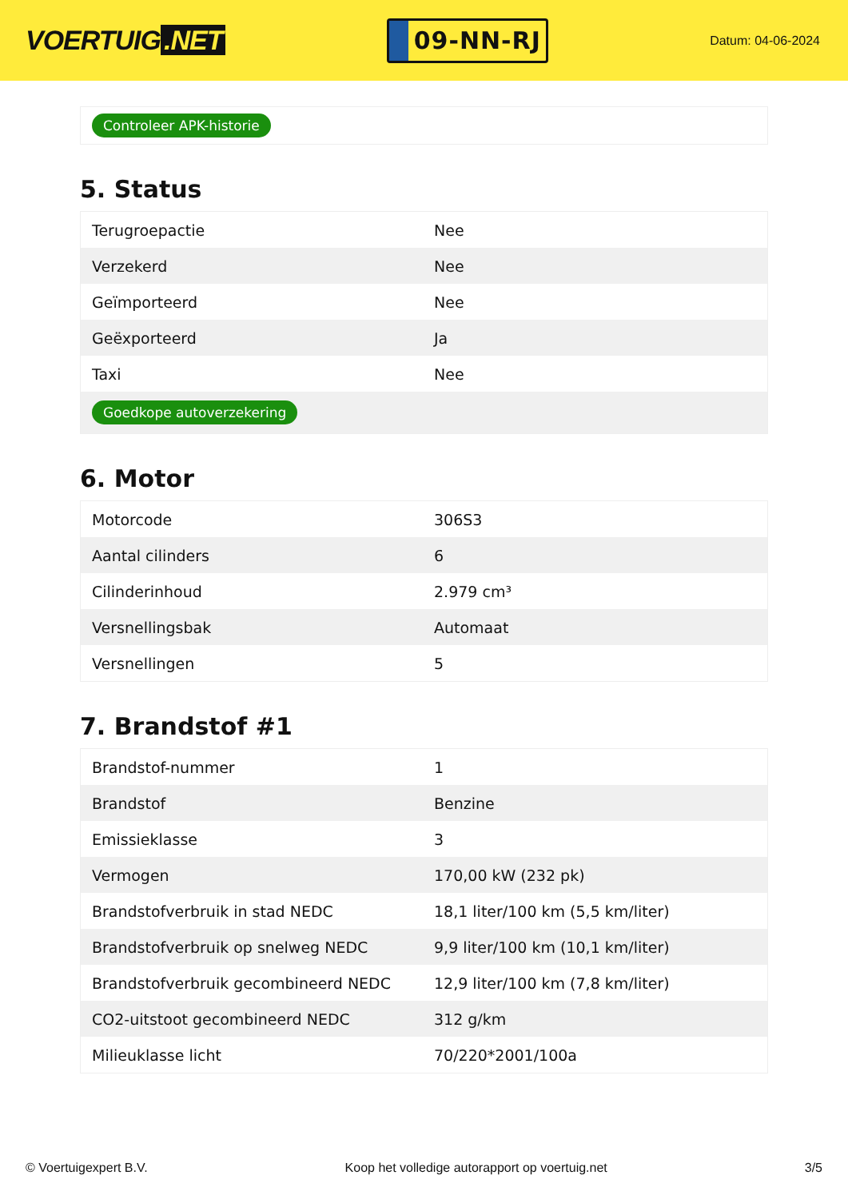VOERTUIG.NET
09-NN-RJ
Datum: 04-06-2024
Controleer APK-historie
5. Status
| Terugroepactie | Nee |
| Verzekerd | Nee |
| Geïmporteerd | Nee |
| Geëxporteerd | Ja |
| Taxi | Nee |
| Goedkope autoverzekering | |
6. Motor
| Motorcode | 306S3 |
| Aantal cilinders | 6 |
| Cilinderinhoud | 2.979 cm³ |
| Versnellingsbak | Automaat |
| Versnellingen | 5 |
7. Brandstof #1
| Brandstof-nummer | 1 |
| Brandstof | Benzine |
| Emissieklasse | 3 |
| Vermogen | 170,00 kW (232 pk) |
| Brandstofverbruik in stad NEDC | 18,1 liter/100 km (5,5 km/liter) |
| Brandstofverbruik op snelweg NEDC | 9,9 liter/100 km (10,1 km/liter) |
| Brandstofverbruik gecombineerd NEDC | 12,9 liter/100 km (7,8 km/liter) |
| CO2-uitstoot gecombineerd NEDC | 312 g/km |
| Milieuklasse licht | 70/220*2001/100a |
© Voertuigexpert B.V. Koop het volledige autorapport op voertuig.net 3/5